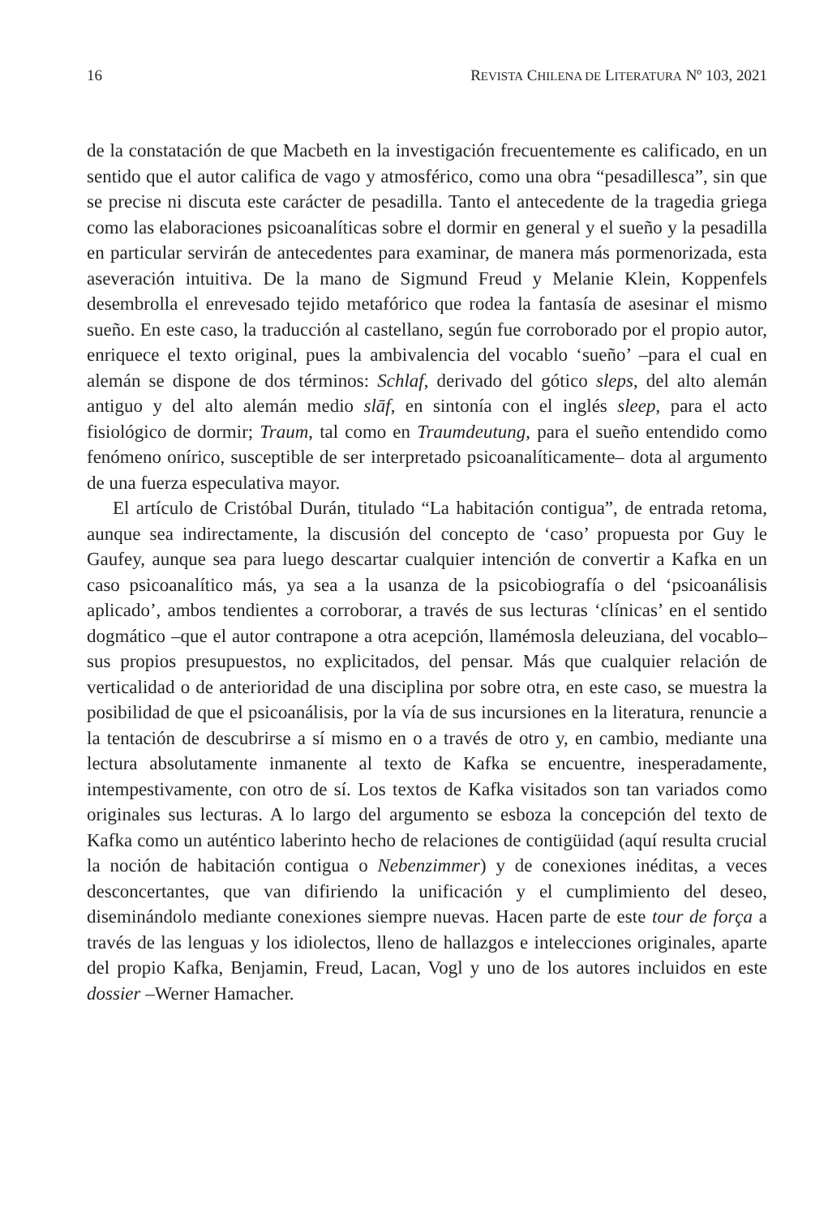16 REVISTA CHILENA DE LITERATURA Nº 103, 2021
de la constatación de que Macbeth en la investigación frecuentemente es calificado, en un sentido que el autor califica de vago y atmosférico, como una obra “pesadillesca”, sin que se precise ni discuta este carácter de pesadilla. Tanto el antecedente de la tragedia griega como las elaboraciones psicoanalíticas sobre el dormir en general y el sueño y la pesadilla en particular servirán de antecedentes para examinar, de manera más pormenorizada, esta aseveración intuitiva. De la mano de Sigmund Freud y Melanie Klein, Koppenfels desembrolla el enrevesado tejido metafórico que rodea la fantasía de asesinar el mismo sueño. En este caso, la traducción al castellano, según fue corroborado por el propio autor, enriquece el texto original, pues la ambivalencia del vocablo ‘sueño’ –para el cual en alemán se dispone de dos términos: Schlaf, derivado del gótico sleps, del alto alemán antiguo y del alto alemán medio slāf, en sintonía con el inglés sleep, para el acto fisiológico de dormir; Traum, tal como en Traumdeutung, para el sueño entendido como fenómeno onírico, susceptible de ser interpretado psicoanalíticamente– dota al argumento de una fuerza especulativa mayor.
El artículo de Cristóbal Durán, titulado “La habitación contigua”, de entrada retoma, aunque sea indirectamente, la discusión del concepto de ‘caso’ propuesta por Guy le Gaufey, aunque sea para luego descartar cualquier intención de convertir a Kafka en un caso psicoanalítico más, ya sea a la usanza de la psicobiografía o del ‘psicoanálisis aplicado’, ambos tendientes a corroborar, a través de sus lecturas ‘clínicas’ en el sentido dogmático –que el autor contrapone a otra acepción, llamémosla deleuziana, del vocablo– sus propios presupuestos, no explicitados, del pensar. Más que cualquier relación de verticalidad o de anterioridad de una disciplina por sobre otra, en este caso, se muestra la posibilidad de que el psicoanálisis, por la vía de sus incursiones en la literatura, renuncie a la tentación de descubrirse a sí mismo en o a través de otro y, en cambio, mediante una lectura absolutamente inmanente al texto de Kafka se encuentre, inesperadamente, intempestivamente, con otro de sí. Los textos de Kafka visitados son tan variados como originales sus lecturas. A lo largo del argumento se esboza la concepción del texto de Kafka como un auténtico laberinto hecho de relaciones de contigüidad (aquí resulta crucial la noción de habitación contigua o Nebenzimmer) y de conexiones inéditas, a veces desconcertantes, que van difiriendo la unificación y el cumplimiento del deseo, diseminándolo mediante conexiones siempre nuevas. Hacen parte de este tour de força a través de las lenguas y los idiolectos, lleno de hallazgos e intelecciones originales, aparte del propio Kafka, Benjamin, Freud, Lacan, Vogl y uno de los autores incluidos en este dossier –Werner Hamacher.